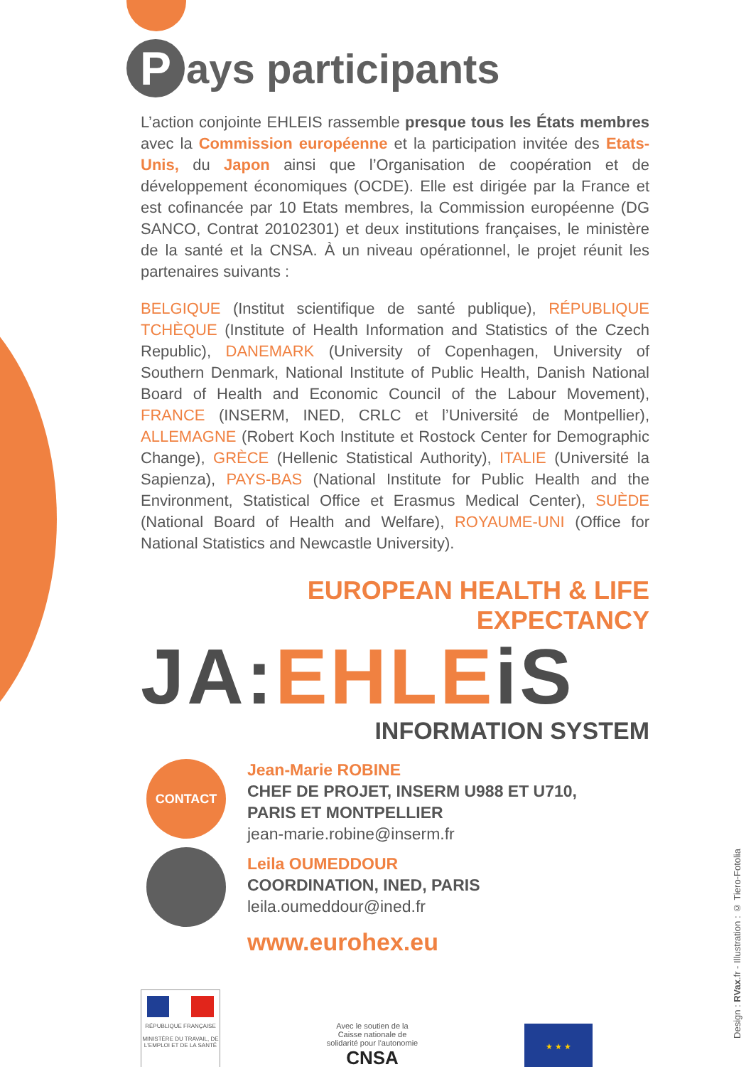Pays participants
L’action conjointe EHLEIS rassemble presque tous les États membres avec la Commission européenne et la participation invitée des Etats-Unis, du Japon ainsi que l’Organisation de coopération et de développement économiques (OCDE). Elle est dirigée par la France et est cofinancée par 10 Etats membres, la Commission européenne (DG SANCO, Contrat 20102301) et deux institutions françaises, le ministère de la santé et la CNSA. À un niveau opérationnel, le projet réunit les partenaires suivants :
BELGIQUE (Institut scientifique de santé publique), RÉPUBLIQUE TCHÈQUE (Institute of Health Information and Statistics of the Czech Republic), DANEMARK (University of Copenhagen, University of Southern Denmark, National Institute of Public Health, Danish National Board of Health and Economic Council of the Labour Movement), FRANCE (INSERM, INED, CRLC et l’Université de Montpellier), ALLEMAGNE (Robert Koch Institute et Rostock Center for Demographic Change), GRÈCE (Hellenic Statistical Authority), ITALIE (Université la Sapienza), PAYS-BAS (National Institute for Public Health and the Environment, Statistical Office et Erasmus Medical Center), SUÈDE (National Board of Health and Welfare), ROYAUME-UNI (Office for National Statistics and Newcastle University).
EUROPEAN HEALTH & LIFE EXPECTANCY
JA: EHLE iS
INFORMATION SYSTEM
CONTACT
Jean-Marie ROBINE
CHEF DE PROJET, INSERM U988 ET U710,
PARIS ET MONTPELLIER
jean-marie.robine@inserm.fr
Leila OUMEDDOUR
COORDINATION, INED, PARIS
leila.oumeddour@ined.fr
www.eurohex.eu
RÉPUBLIQUE FRANÇAISE
MINISTÈRE DU TRAVAIL, DE L'EMPLOI ET DE LA SANTÉ
Avec le soutien de la
Caisse nationale de
solidarité pour l’autonomie
CNSA
★ ★ ★
Design : RVax.fr - Illustration : © Tiero-Fotolia